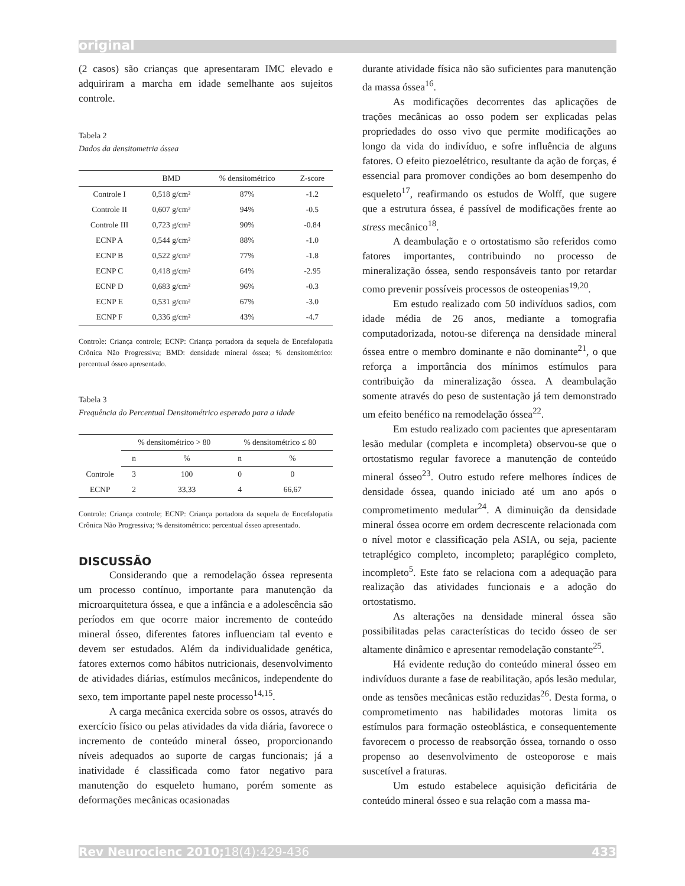original
(2 casos) são crianças que apresentaram IMC elevado e adquiriram a marcha em idade semelhante aos sujeitos controle.
Tabela 2
Dados da densitometria óssea
| | BMD | % densitométrico | Z-score |
| --- | --- | --- | --- |
| Controle I | 0,518 g/cm² | 87% | -1.2 |
| Controle II | 0,607 g/cm² | 94% | -0.5 |
| Controle III | 0,723 g/cm² | 90% | -0.84 |
| ECNP A | 0,544 g/cm² | 88% | -1.0 |
| ECNP B | 0,522 g/cm² | 77% | -1.8 |
| ECNP C | 0,418 g/cm² | 64% | -2.95 |
| ECNP D | 0,683 g/cm² | 96% | -0.3 |
| ECNP E | 0,531 g/cm² | 67% | -3.0 |
| ECNP F | 0,336 g/cm² | 43% | -4.7 |
Controle: Criança controle; ECNP: Criança portadora da sequela de Encefalopatia Crônica Não Progressiva; BMD: densidade mineral óssea; % densitométrico: percentual ósseo apresentado.
Tabela 3
Frequência do Percentual Densitométrico esperado para a idade
| | % densitométrico > 80 | | % densitométrico ≤ 80 | |
| --- | --- | --- | --- | --- |
| | n | % | n | % |
| Controle | 3 | 100 | 0 | 0 |
| ECNP | 2 | 33,33 | 4 | 66,67 |
Controle: Criança controle; ECNP: Criança portadora da sequela de Encefalopatia Crônica Não Progressiva; % densitométrico: percentual ósseo apresentado.
DISCUSSÃO
Considerando que a remodelação óssea representa um processo contínuo, importante para manutenção da microarquitetura óssea, e que a infância e a adolescência são períodos em que ocorre maior incremento de conteúdo mineral ósseo, diferentes fatores influenciam tal evento e devem ser estudados. Além da individualidade genética, fatores externos como hábitos nutricionais, desenvolvimento de atividades diárias, estímulos mecânicos, independente do sexo, tem importante papel neste processo<sup>14,15</sup>.
A carga mecânica exercida sobre os ossos, através do exercício físico ou pelas atividades da vida diária, favorece o incremento de conteúdo mineral ósseo, proporcionando níveis adequados ao suporte de cargas funcionais; já a inatividade é classificada como fator negativo para manutenção do esqueleto humano, porém somente as deformações mecânicas ocasionadas
durante atividade física não são suficientes para manutenção da massa óssea<sup>16</sup>.
As modificações decorrentes das aplicações de trações mecânicas ao osso podem ser explicadas pelas propriedades do osso vivo que permite modificações ao longo da vida do indivíduo, e sofre influência de alguns fatores. O efeito piezoelétrico, resultante da ação de forças, é essencial para promover condições ao bom desempenho do esqueleto<sup>17</sup>, reafirmando os estudos de Wolff, que sugere que a estrutura óssea, é passível de modificações frente ao stress mecânico<sup>18</sup>.
A deambulação e o ortostatismo são referidos como fatores importantes, contribuindo no processo de mineralização óssea, sendo responsáveis tanto por retardar como prevenir possíveis processos de osteopenias<sup>19,20</sup>.
Em estudo realizado com 50 indivíduos sadios, com idade média de 26 anos, mediante a tomografia computadorizada, notou-se diferença na densidade mineral óssea entre o membro dominante e não dominante<sup>21</sup>, o que reforça a importância dos mínimos estímulos para contribuição da mineralização óssea. A deambulação somente através do peso de sustentação já tem demonstrado um efeito benéfico na remodelação óssea<sup>22</sup>.
Em estudo realizado com pacientes que apresentaram lesão medular (completa e incompleta) observou-se que o ortostatismo regular favorece a manutenção de conteúdo mineral ósseo<sup>23</sup>. Outro estudo refere melhores índices de densidade óssea, quando iniciado até um ano após o comprometimento medular<sup>24</sup>. A diminuição da densidade mineral óssea ocorre em ordem decrescente relacionada com o nível motor e classificação pela ASIA, ou seja, paciente tetraplégico completo, incompleto; paraplégico completo, incompleto<sup>5</sup>. Este fato se relaciona com a adequação para realização das atividades funcionais e a adoção do ortostatismo.
As alterações na densidade mineral óssea são possibilitadas pelas características do tecido ósseo de ser altamente dinâmico e apresentar remodelação constante<sup>25</sup>.
Há evidente redução do conteúdo mineral ósseo em indivíduos durante a fase de reabilitação, após lesão medular, onde as tensões mecânicas estão reduzidas<sup>26</sup>. Desta forma, o comprometimento nas habilidades motoras limita os estímulos para formação osteoblástica, e consequentemente favorecem o processo de reabsorção óssea, tornando o osso propenso ao desenvolvimento de osteoporose e mais suscetível a fraturas.
Um estudo estabelece aquisição deficitária de conteúdo mineral ósseo e sua relação com a massa ma-
Rev Neurocienc 2010;18(4):429-436 433